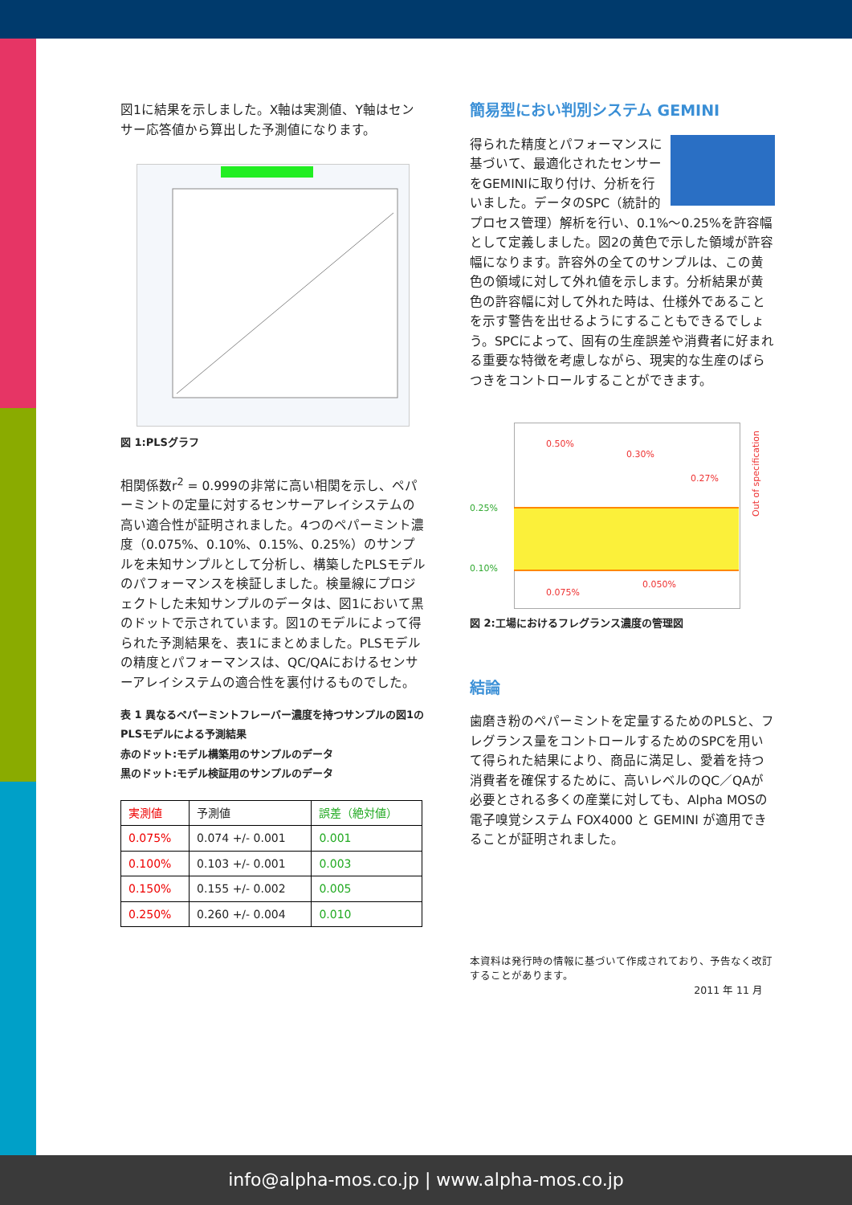図1に結果を示しました。X軸は実測値、Y軸はセンサー応答値から算出した予測値になります。
図 1:PLSグラフ
相関係数r<sup>2</sup> = 0.999の非常に高い相関を示し、ペパーミントの定量に対するセンサーアレイシステムの高い適合性が証明されました。4つのペパーミント濃度（0.075%、0.10%、0.15%、0.25%）のサンプルを未知サンプルとして分析し、構築したPLSモデルのパフォーマンスを検証しました。検量線にプロジェクトした未知サンプルのデータは、図1において黒のドットで示されています。図1のモデルによって得られた予測結果を、表1にまとめました。PLSモデルの精度とパフォーマンスは、QC/QAにおけるセンサーアレイシステムの適合性を裏付けるものでした。
表 1 異なるペパーミントフレーバー濃度を持つサンプルの図1のPLSモデルによる予測結果
赤のドット:モデル構築用のサンプルのデータ
黒のドット:モデル検証用のサンプルのデータ
| 実測値 | 予測値 | 誤差（絶対値） |
| --- | --- | --- |
| 0.075% | 0.074 +/- 0.001 | 0.001 |
| 0.100% | 0.103 +/- 0.001 | 0.003 |
| 0.150% | 0.155 +/- 0.002 | 0.005 |
| 0.250% | 0.260 +/- 0.004 | 0.010 |
簡易型におい判別システム GEMINI
得られた精度とパフォーマンスに基づいて、最適化されたセンサーをGEMINIに取り付け、分析を行いました。データのSPC（統計的プロセス管理）解析を行い、0.1%～0.25%を許容幅として定義しました。図2の黄色で示した領域が許容幅になります。許容外の全てのサンプルは、この黄色の領域に対して外れ値を示します。分析結果が黄色の許容幅に対して外れた時は、仕様外であることを示す警告を出せるようにすることもできるでしょう。SPCによって、固有の生産誤差や消費者に好まれる重要な特徴を考慮しながら、現実的な生産のばらつきをコントロールすることができます。
0.50%
0.30%
0.27%
0.25%
0.10%
0.075%
0.050%
Out of specification
図 2:工場におけるフレグランス濃度の管理図
結論
歯磨き粉のペパーミントを定量するためのPLSと、フレグランス量をコントロールするためのSPCを用いて得られた結果により、商品に満足し、愛着を持つ消費者を確保するために、高いレベルのQC／QAが必要とされる多くの産業に対しても、Alpha MOSの電子嗅覚システム FOX4000 と GEMINI が適用できることが証明されました。
本資料は発行時の情報に基づいて作成されており、予告なく改訂することがあります。
2011 年 11 月
info@alpha-mos.co.jp | www.alpha-mos.co.jp